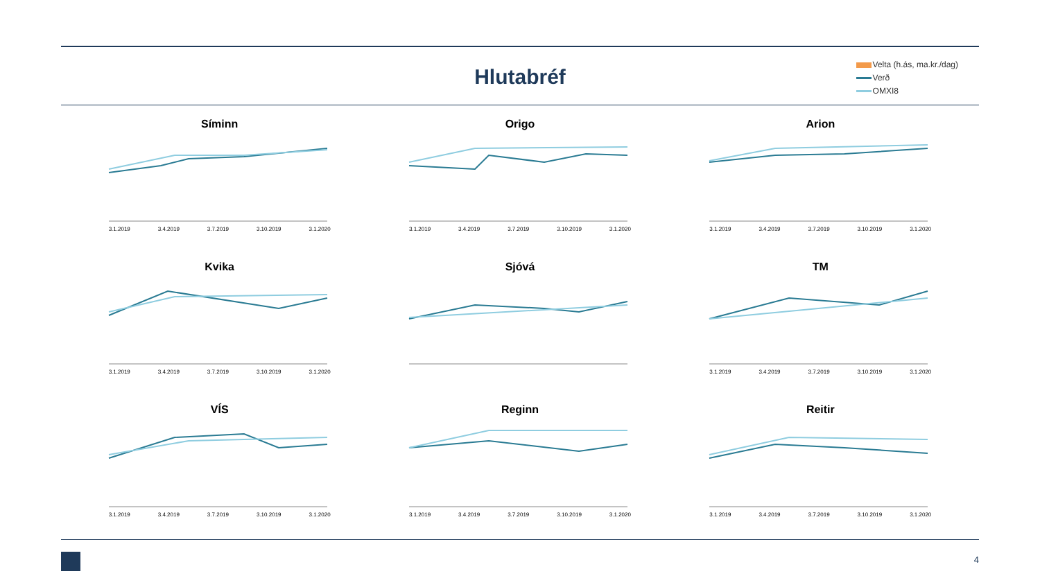Hlutabréf
Velta (h.ás, ma.kr./dag)
Verð
OMXI8
Síminn
3.1.2019 3.4.2019 3.7.2019 3.10.2019 3.1.2020
Origo
3.1.2019 3.4.2019 3.7.2019 3.10.2019 3.1.2020
Arion
3.1.2019 3.4.2019 3.7.2019 3.10.2019 3.1.2020
Kvika
3.1.2019 3.4.2019 3.7.2019 3.10.2019 3.1.2020
Sjóvá
TM
3.1.2019 3.4.2019 3.7.2019 3.10.2019 3.1.2020
VÍS
3.1.2019 3.4.2019 3.7.2019 3.10.2019 3.1.2020
Reginn
3.1.2019 3.4.2019 3.7.2019 3.10.2019 3.1.2020
Reitir
3.1.2019 3.4.2019 3.7.2019 3.10.2019 3.1.2020
4